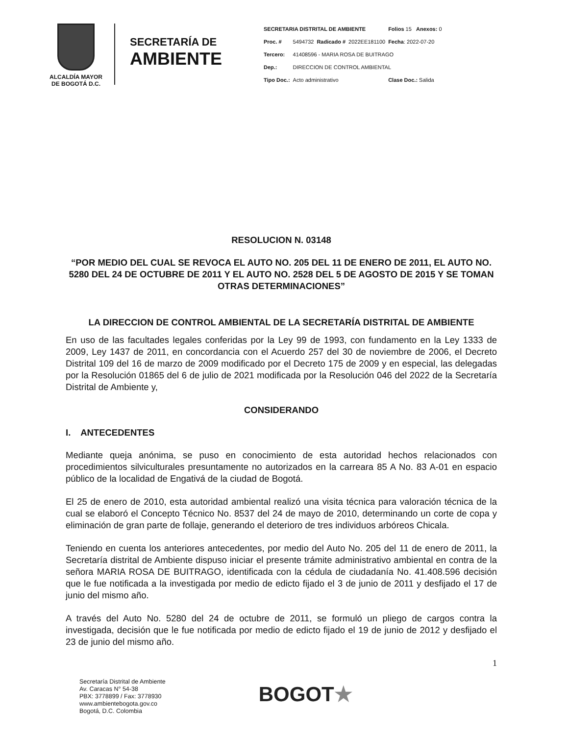ALCALDÍA MAYOR
DE BOGOTÁ D.C.
SECRETARÍA DE
AMBIENTE
| SECRETARIA DISTRITAL DE AMBIENTE | | | | Folios 15 Anexos: 0 |
| Proc. # | 5494732 | Radicado # | 2022EE181100 | Fecha : 2022-07-20 |
| Tercero: | 41408596 - MARIA ROSA DE BUITRAGO | | | |
| Dep.: | DIRECCION DE CONTROL AMBIENTAL | | | |
| Tipo Doc.: | Acto administrativo | | | Clase Doc.: Salida |
RESOLUCION N. 03148
“POR MEDIO DEL CUAL SE REVOCA EL AUTO NO. 205 DEL 11 DE ENERO DE 2011, EL AUTO NO. 5280 DEL 24 DE OCTUBRE DE 2011 Y EL AUTO NO. 2528 DEL 5 DE AGOSTO DE 2015 Y SE TOMAN OTRAS DETERMINACIONES”
LA DIRECCION DE CONTROL AMBIENTAL DE LA SECRETARÍA DISTRITAL DE AMBIENTE
En uso de las facultades legales conferidas por la Ley 99 de 1993, con fundamento en la Ley 1333 de 2009, Ley 1437 de 2011, en concordancia con el Acuerdo 257 del 30 de noviembre de 2006, el Decreto Distrital 109 del 16 de marzo de 2009 modificado por el Decreto 175 de 2009 y en especial, las delegadas por la Resolución 01865 del 6 de julio de 2021 modificada por la Resolución 046 del 2022 de la Secretaría Distrital de Ambiente y,
CONSIDERANDO
I. ANTECEDENTES
Mediante queja anónima, se puso en conocimiento de esta autoridad hechos relacionados con procedimientos silviculturales presuntamente no autorizados en la carreara 85 A No. 83 A-01 en espacio público de la localidad de Engativá de la ciudad de Bogotá.
El 25 de enero de 2010, esta autoridad ambiental realizó una visita técnica para valoración técnica de la cual se elaboró el Concepto Técnico No. 8537 del 24 de mayo de 2010, determinando un corte de copa y eliminación de gran parte de follaje, generando el deterioro de tres individuos arbóreos Chicala.
Teniendo en cuenta los anteriores antecedentes, por medio del Auto No. 205 del 11 de enero de 2011, la Secretaría distrital de Ambiente dispuso iniciar el presente trámite administrativo ambiental en contra de la señora MARIA ROSA DE BUITRAGO, identificada con la cédula de ciudadanía No. 41.408.596 decisión que le fue notificada a la investigada por medio de edicto fijado el 3 de junio de 2011 y desfijado el 17 de junio del mismo año.
A través del Auto No. 5280 del 24 de octubre de 2011, se formuló un pliego de cargos contra la investigada, decisión que le fue notificada por medio de edicto fijado el 19 de junio de 2012 y desfijado el 23 de junio del mismo año.
1
Secretaría Distrital de Ambiente
Av. Caracas N° 54-38
PBX: 3778899 / Fax: 3778930
www.ambientebogota.gov.co
Bogotá, D.C. Colombia
BOGOT★